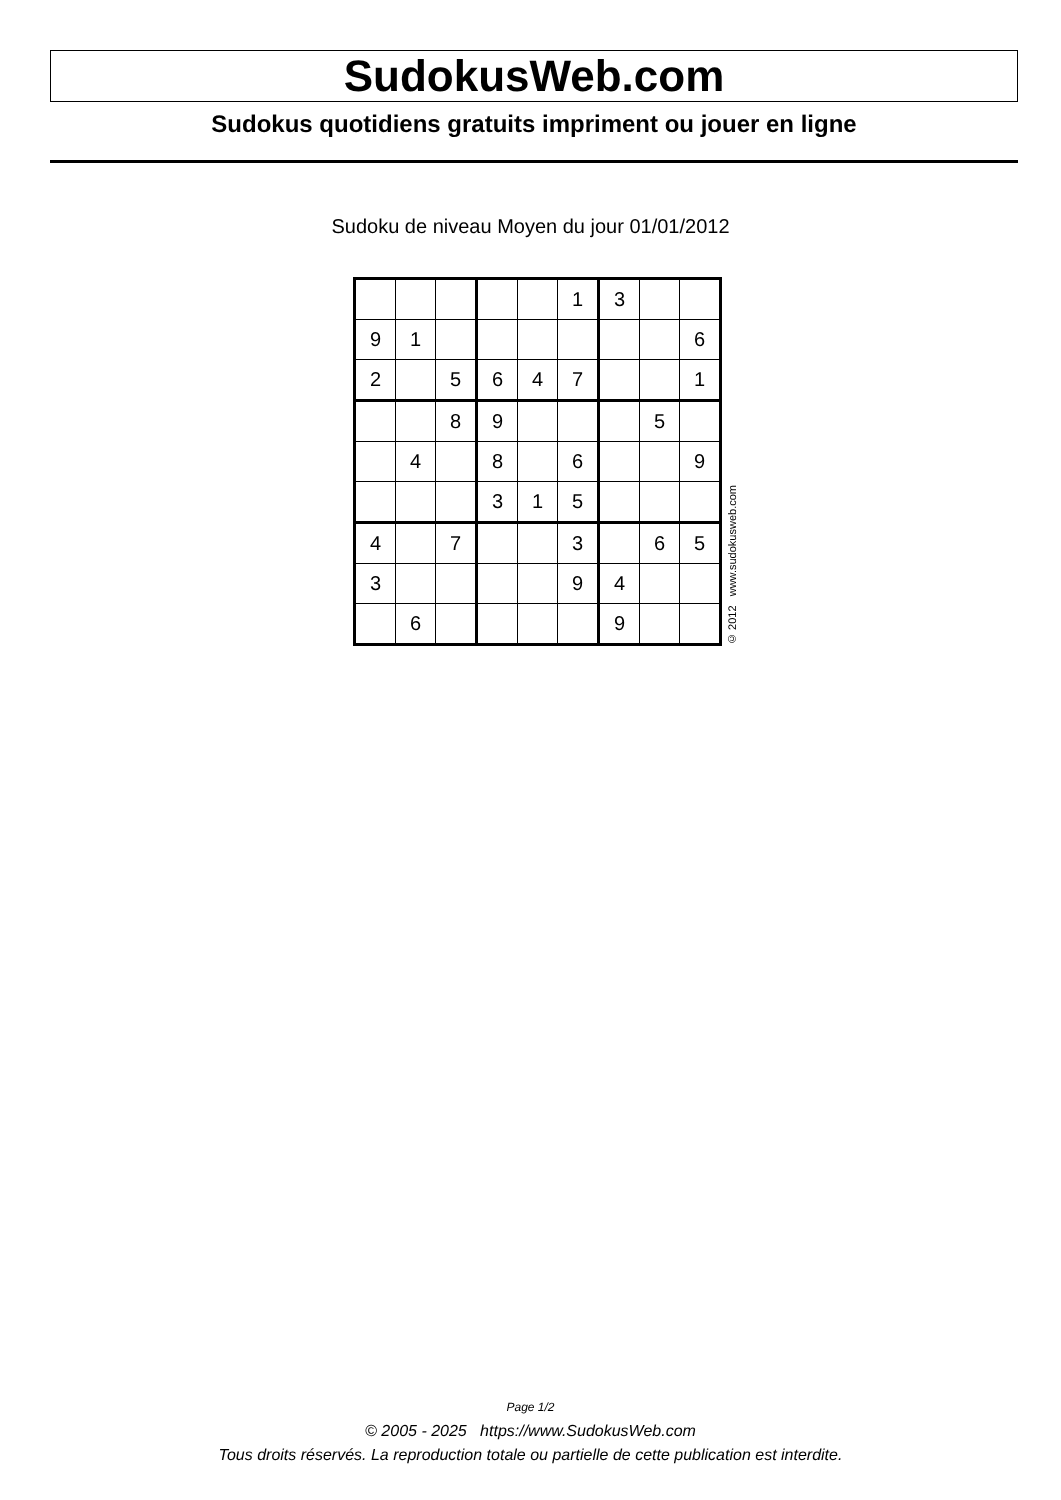SudokusWeb.com
Sudokus quotidiens gratuits impriment ou jouer en ligne
Sudoku de niveau Moyen du jour 01/01/2012
| | | | | | 1 | 3 | | |
| 9 | 1 | | | | | | | 6 |
| 2 | | 5 | 6 | 4 | 7 | | | 1 |
| | | 8 | 9 | | | | 5 | |
| | 4 | | 8 | | 6 | | | 9 |
| | | | 3 | 1 | 5 | | | |
| 4 | | 7 | | | 3 | | 6 | 5 |
| 3 | | | | | 9 | 4 | | |
| | 6 | | | | | 9 | | |
© 2012 www.sudokusweb.com
Page 1/2
© 2005 - 2025 https://www.SudokusWeb.com
Tous droits réservés. La reproduction totale ou partielle de cette publication est interdite.